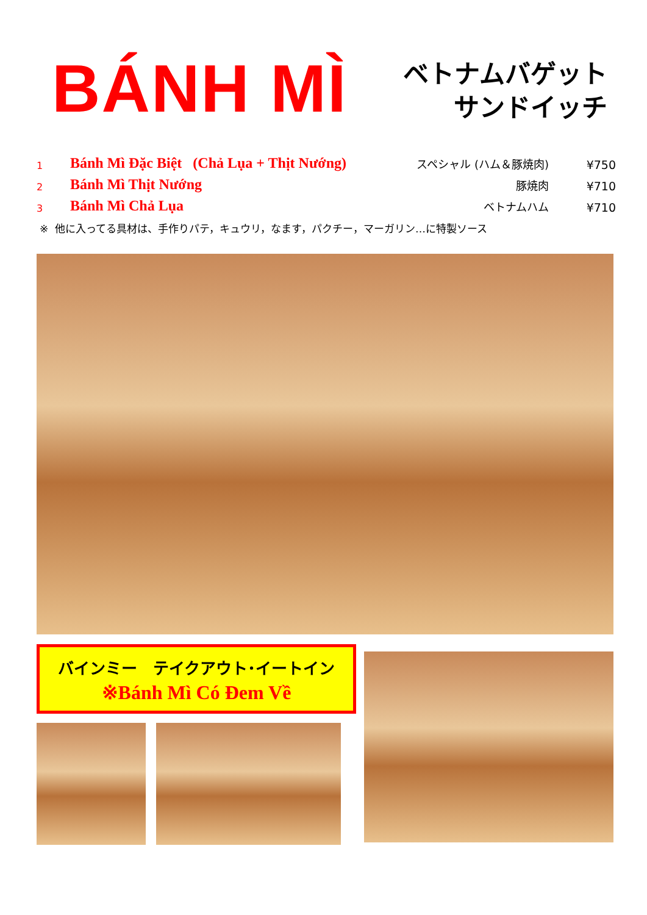BÁNH MÌ
ベトナムバゲット
サンドイッチ
| 1 | Bánh Mì Đặc Biệt (Chả Lụa + Thịt Nướng) | スペシャル (ハム＆豚焼肉) | ¥750 |
| 2 | Bánh Mì Thịt Nướng | 豚焼肉 | ¥710 |
| 3 | Bánh Mì Chả Lụa | ベトナムハム | ¥710 |
※ 他に入ってる具材は、手作りパテ，キュウリ，なます，パクチー，マーガリン…に特製ソース
バインミー　テイクアウト･イートイン
※Bánh Mì Có Đem Về